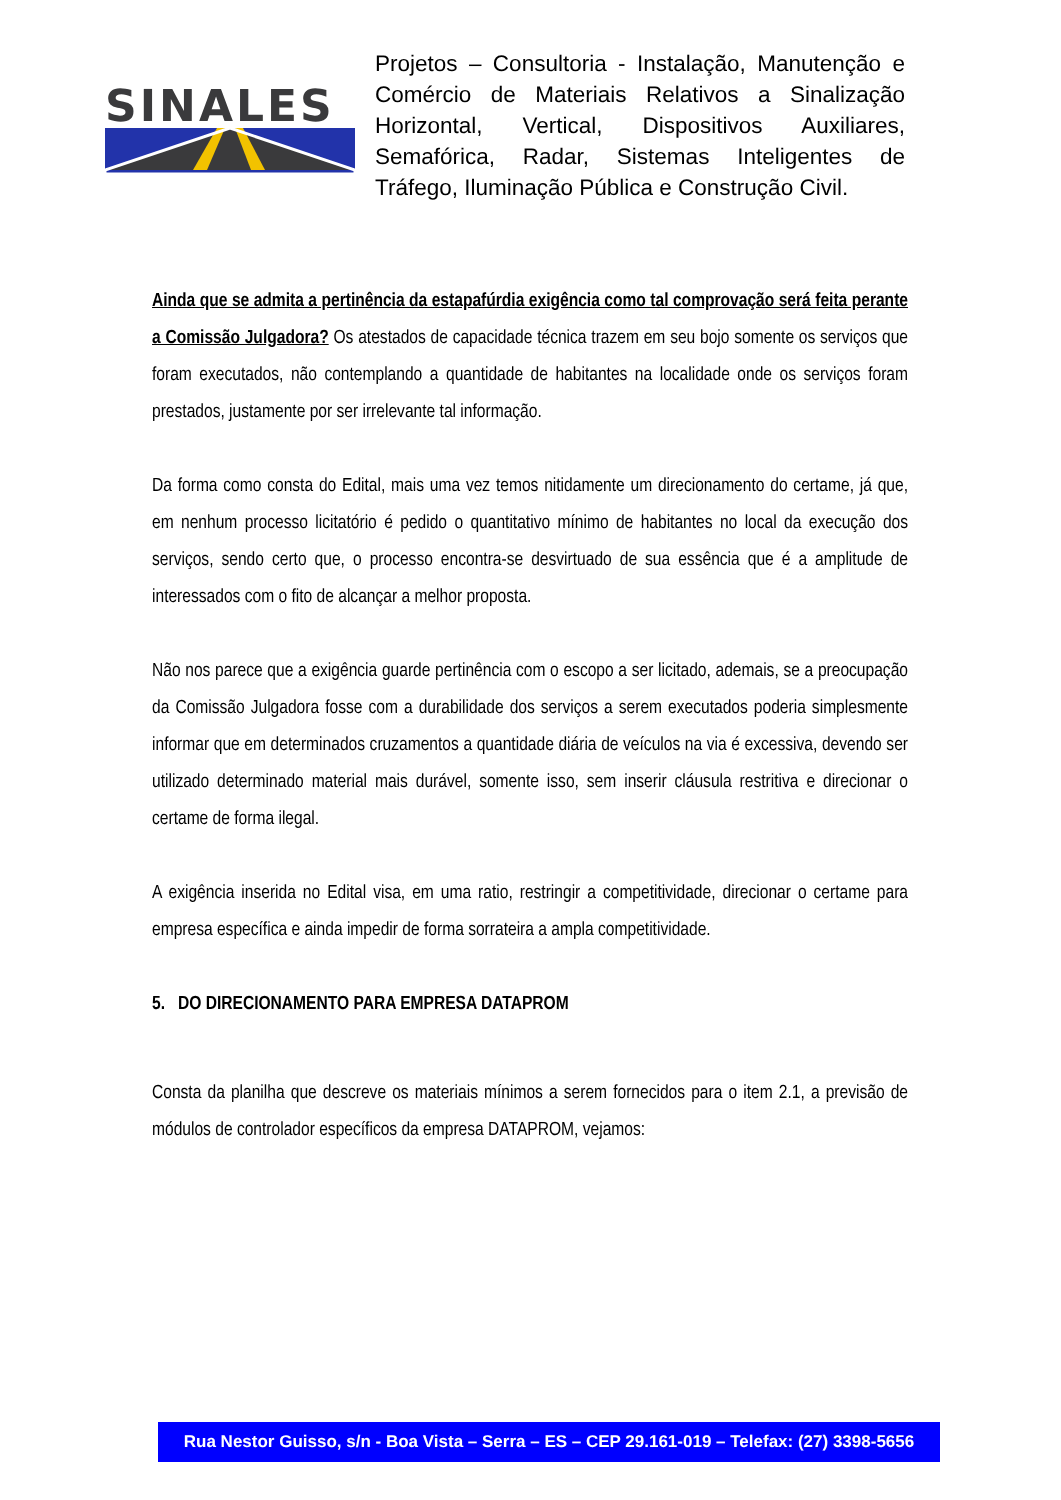SINALES
Projetos – Consultoria - Instalação, Manutenção e Comércio de Materiais Relativos a Sinalização Horizontal, Vertical, Dispositivos Auxiliares, Semafórica, Radar, Sistemas Inteligentes de Tráfego, Iluminação Pública e Construção Civil.
Ainda que se admita a pertinência da estapafúrdia exigência como tal comprovação será feita perante a Comissão Julgadora? Os atestados de capacidade técnica trazem em seu bojo somente os serviços que foram executados, não contemplando a quantidade de habitantes na localidade onde os serviços foram prestados, justamente por ser irrelevante tal informação.
Da forma como consta do Edital, mais uma vez temos nitidamente um direcionamento do certame, já que, em nenhum processo licitatório é pedido o quantitativo mínimo de habitantes no local da execução dos serviços, sendo certo que, o processo encontra-se desvirtuado de sua essência que é a amplitude de interessados com o fito de alcançar a melhor proposta.
Não nos parece que a exigência guarde pertinência com o escopo a ser licitado, ademais, se a preocupação da Comissão Julgadora fosse com a durabilidade dos serviços a serem executados poderia simplesmente informar que em determinados cruzamentos a quantidade diária de veículos na via é excessiva, devendo ser utilizado determinado material mais durável, somente isso, sem inserir cláusula restritiva e direcionar o certame de forma ilegal.
A exigência inserida no Edital visa, em uma ratio, restringir a competitividade, direcionar o certame para empresa específica e ainda impedir de forma sorrateira a ampla competitividade.
5. DO DIRECIONAMENTO PARA EMPRESA DATAPROM
Consta da planilha que descreve os materiais mínimos a serem fornecidos para o item 2.1, a previsão de módulos de controlador específicos da empresa DATAPROM, vejamos:
Rua Nestor Guisso, s/n - Boa Vista – Serra – ES – CEP 29.161-019 – Telefax: (27) 3398-5656